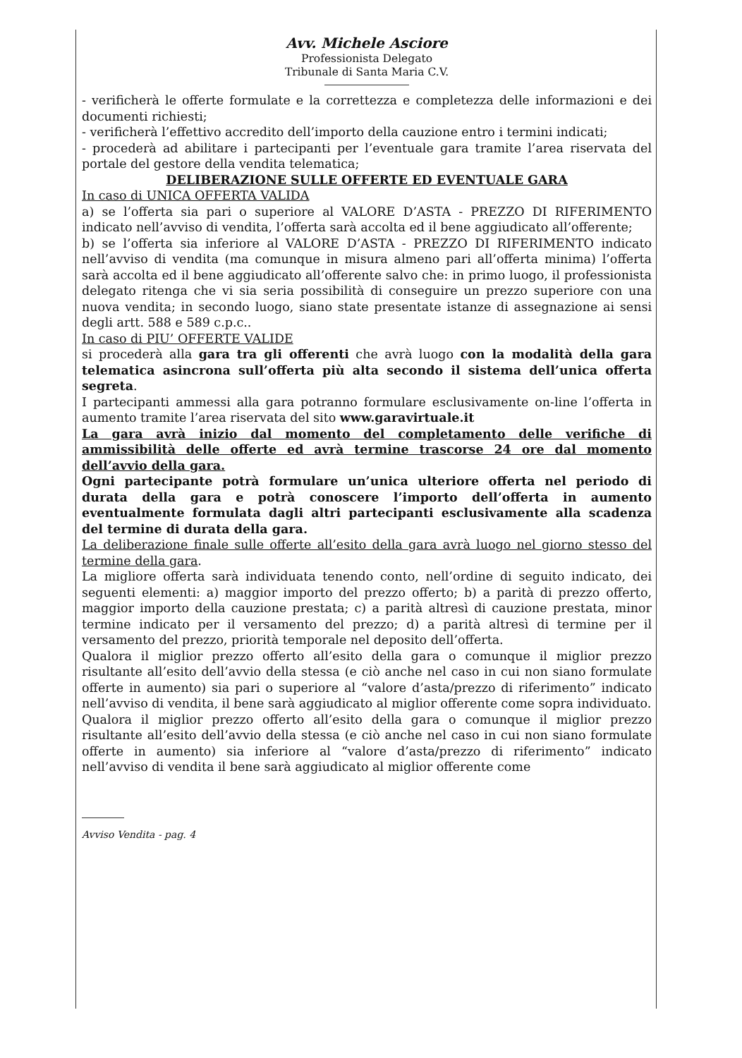Avv. Michele Asciore
Professionista Delegato
Tribunale di Santa Maria C.V.
- verificherà le offerte formulate e la correttezza e completezza delle informazioni e dei documenti richiesti;
- verificherà l’effettivo accredito dell’importo della cauzione entro i termini indicati;
- procederà ad abilitare i partecipanti per l’eventuale gara tramite l’area riservata del portale del gestore della vendita telematica;
DELIBERAZIONE SULLE OFFERTE ED EVENTUALE GARA
In caso di UNICA OFFERTA VALIDA
a) se l’offerta sia pari o superiore al VALORE D’ASTA - PREZZO DI RIFERIMENTO indicato nell’avviso di vendita, l’offerta sarà accolta ed il bene aggiudicato all’offerente;
b) se l’offerta sia inferiore al VALORE D’ASTA - PREZZO DI RIFERIMENTO indicato nell’avviso di vendita (ma comunque in misura almeno pari all’offerta minima) l’offerta sarà accolta ed il bene aggiudicato all’offerente salvo che: in primo luogo, il professionista delegato ritenga che vi sia seria possibilità di conseguire un prezzo superiore con una nuova vendita; in secondo luogo, siano state presentate istanze di assegnazione ai sensi degli artt. 588 e 589 c.p.c..
In caso di PIU’ OFFERTE VALIDE
si procederà alla gara tra gli offerenti che avrà luogo con la modalità della gara telematica asincrona sull’offerta più alta secondo il sistema dell’unica offerta segreta.
I partecipanti ammessi alla gara potranno formulare esclusivamente on-line l’offerta in aumento tramite l’area riservata del sito www.garavirtuale.it
La gara avrà inizio dal momento del completamento delle verifiche di ammissibilità delle offerte ed avrà termine trascorse 24 ore dal momento dell’avvio della gara.
Ogni partecipante potrà formulare un’unica ulteriore offerta nel periodo di durata della gara e potrà conoscere l’importo dell’offerta in aumento eventualmente formulata dagli altri partecipanti esclusivamente alla scadenza del termine di durata della gara.
La deliberazione finale sulle offerte all’esito della gara avrà luogo nel giorno stesso del termine della gara.
La migliore offerta sarà individuata tenendo conto, nell’ordine di seguito indicato, dei seguenti elementi: a) maggior importo del prezzo offerto; b) a parità di prezzo offerto, maggior importo della cauzione prestata; c) a parità altresì di cauzione prestata, minor termine indicato per il versamento del prezzo; d) a parità altresì di termine per il versamento del prezzo, priorità temporale nel deposito dell’offerta.
Qualora il miglior prezzo offerto all’esito della gara o comunque il miglior prezzo risultante all’esito dell’avvio della stessa (e ciò anche nel caso in cui non siano formulate offerte in aumento) sia pari o superiore al “valore d’asta/prezzo di riferimento” indicato nell’avviso di vendita, il bene sarà aggiudicato al miglior offerente come sopra individuato.
Qualora il miglior prezzo offerto all’esito della gara o comunque il miglior prezzo risultante all’esito dell’avvio della stessa (e ciò anche nel caso in cui non siano formulate offerte in aumento) sia inferiore al “valore d’asta/prezzo di riferimento” indicato nell’avviso di vendita il bene sarà aggiudicato al miglior offerente come
Avviso Vendita - pag. 4